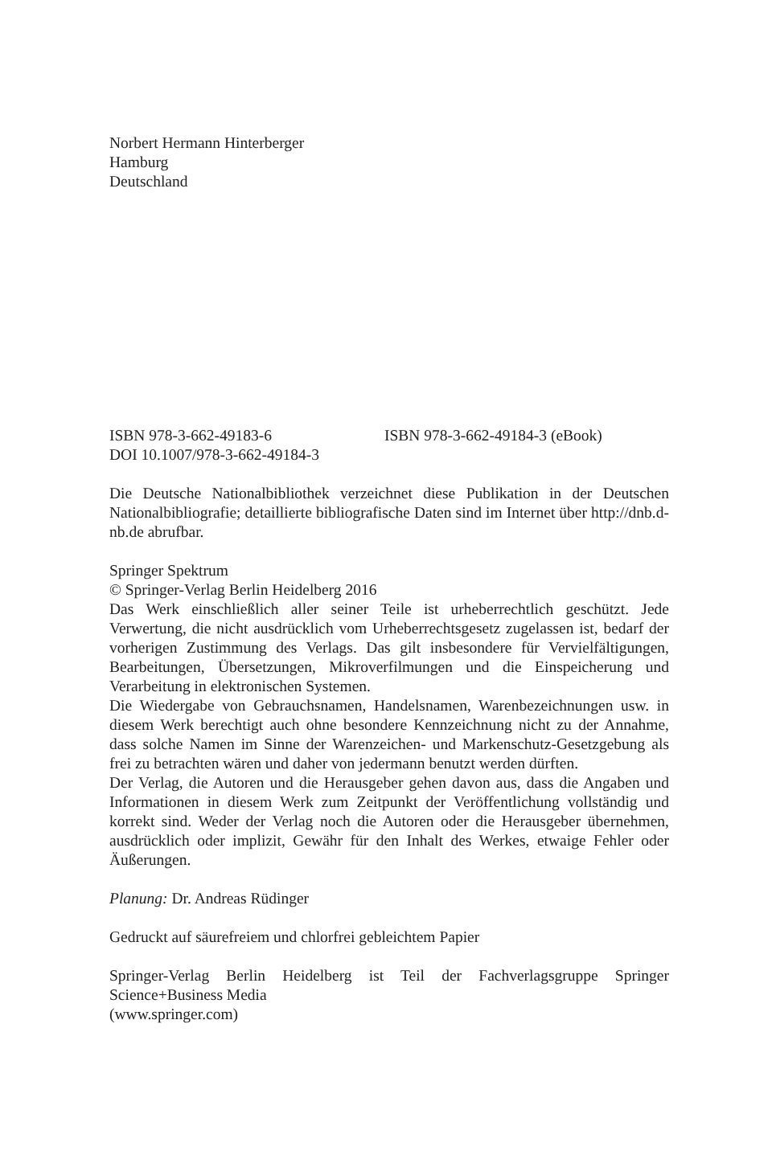Norbert Hermann Hinterberger
Hamburg
Deutschland
ISBN 978-3-662-49183-6 ISBN 978-3-662-49184-3 (eBook)
DOI 10.1007/978-3-662-49184-3
Die Deutsche Nationalbibliothek verzeichnet diese Publikation in der Deutschen Nationalbibliografie; detaillierte bibliografische Daten sind im Internet über http://dnb.d-nb.de abrufbar.
Springer Spektrum
© Springer-Verlag Berlin Heidelberg 2016
Das Werk einschließlich aller seiner Teile ist urheberrechtlich geschützt. Jede Verwertung, die nicht ausdrücklich vom Urheberrechtsgesetz zugelassen ist, bedarf der vorherigen Zustimmung des Verlags. Das gilt insbesondere für Vervielfältigungen, Bearbeitungen, Übersetzungen, Mikroverfilmungen und die Einspeicherung und Verarbeitung in elektronischen Systemen.
Die Wiedergabe von Gebrauchsnamen, Handelsnamen, Warenbezeichnungen usw. in diesem Werk berechtigt auch ohne besondere Kennzeichnung nicht zu der Annahme, dass solche Namen im Sinne der Warenzeichen- und Markenschutz-Gesetzgebung als frei zu betrachten wären und daher von jedermann benutzt werden dürften.
Der Verlag, die Autoren und die Herausgeber gehen davon aus, dass die Angaben und Informationen in diesem Werk zum Zeitpunkt der Veröffentlichung vollständig und korrekt sind. Weder der Verlag noch die Autoren oder die Herausgeber übernehmen, ausdrücklich oder implizit, Gewähr für den Inhalt des Werkes, etwaige Fehler oder Äußerungen.
Planung: Dr. Andreas Rüdinger
Gedruckt auf säurefreiem und chlorfrei gebleichtem Papier
Springer-Verlag Berlin Heidelberg ist Teil der Fachverlagsgruppe Springer Science+Business Media
(www.springer.com)